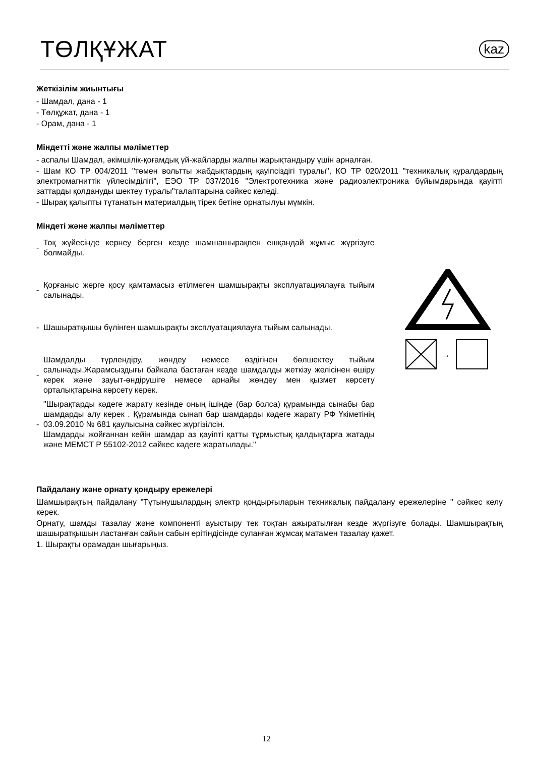ТӨЛҚҰЖАТ
kaz
Жеткізілім жиынтығы
- Шамдал, дана - 1
- Төлқұжат, дана - 1
- Орам, дана - 1
Міндетті және жалпы мәліметтер
- аспалы Шамдал, әкімшілік-қоғамдық үй-жайларды жалпы жарықтандыру үшін арналған.
- Шам КО ТР 004/2011 "төмен вольтты жабдықтардың қауіпсіздігі туралы", КО ТР 020/2011 "техникалық құралдардың электромагниттік үйлесімділігі", ЕЭО ТР 037/2016 "Электротехника және радиоэлектроника бұйымдарында қауіпті заттарды қолдануды шектеу туралы"талаптарына сәйкес келеді.
- Шырақ қалыпты тұтанатын материалдың тірек бетіне орнатылуы мүмкін.
Міндеті және жалпы мәліметтер
-
Тоқ жүйесінде кернеу берген кезде шамшашырақпен ешқандай жұмыс жүргізуге болмайды.
-
Қорғаныс жерге қосу қамтамасыз етілмеген шамшырақты эксплуатациялауға тыйым салынады.
-
Шашыратқышы бүлінген шамшырақты эксплуатациялауға тыйым салынады.
-
Шамдалды түрлендіру, жөндеу немесе өздігінен бөлшектеу тыйым салынады.Жарамсыздығы байкала бастаған кезде шамдалды жеткізу желісінен өшіру керек және зауыт-өндірушіге немесе арнайы жөндеу мен қызмет көрсету орталықтарына көрсету керек.
-
"Шырақтарды кәдеге жарату кезінде оның ішінде (бар болса) құрамында сынабы бар шамдарды алу керек . Құрамында сынап бар шамдарды кәдеге жарату РФ Үкіметінің 03.09.2010 № 681 қаулысына сәйкес жүргізілсін.
Шамдарды жойғаннан кейін шамдар аз қауіпті қатты тұрмыстық қалдықтарға жатады және МЕМСТ Р 55102-2012 сәйкес кәдеге жаратылады."
→
Пайдалану және орнату қондыру ережелері
Шамшырақтың пайдалану "Тұтынушылардың электр қондырғыларын техникалық пайдалану ережелеріне " сәйкес келу керек.
Орнату, шамды тазалау және компоненті ауыстыру тек тоқтан ажыратылған кезде жүргізуге болады. Шамшырақтың шашыратқышын ластанған сайын сабын ерітіндісінде сулaнған жұмсақ матамен тазалау қажет.
1. Шырақты орамадан шығарыңыз.
12